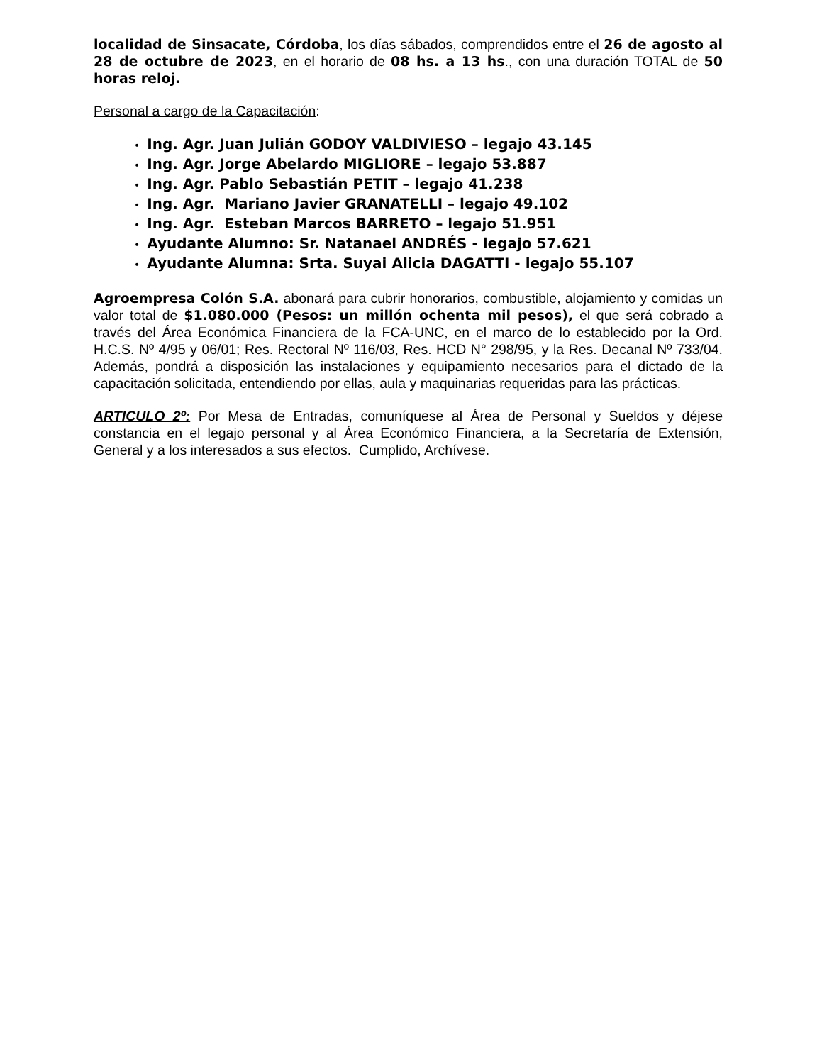localidad de Sinsacate, Córdoba, los días sábados, comprendidos entre el 26 de agosto al 28 de octubre de 2023, en el horario de 08 hs. a 13 hs., con una duración TOTAL de 50 horas reloj.
Personal a cargo de la Capacitación:
• Ing. Agr. Juan Julián GODOY VALDIVIESO – legajo 43.145
• Ing. Agr. Jorge Abelardo MIGLIORE – legajo 53.887
• Ing. Agr. Pablo Sebastián PETIT – legajo 41.238
• Ing. Agr. Mariano Javier GRANATELLI – legajo 49.102
• Ing. Agr. Esteban Marcos BARRETO – legajo 51.951
• Ayudante Alumno: Sr. Natanael ANDRÉS - legajo 57.621
• Ayudante Alumna: Srta. Suyai Alicia DAGATTI - legajo 55.107
Agroempresa Colón S.A. abonará para cubrir honorarios, combustible, alojamiento y comidas un valor total de $1.080.000 (Pesos: un millón ochenta mil pesos), el que será cobrado a través del Área Económica Financiera de la FCA-UNC, en el marco de lo establecido por la Ord. H.C.S. Nº 4/95 y 06/01; Res. Rectoral Nº 116/03, Res. HCD N° 298/95, y la Res. Decanal Nº 733/04. Además, pondrá a disposición las instalaciones y equipamiento necesarios para el dictado de la capacitación solicitada, entendiendo por ellas, aula y maquinarias requeridas para las prácticas.
ARTICULO 2º: Por Mesa de Entradas, comuníquese al Área de Personal y Sueldos y déjese constancia en el legajo personal y al Área Económico Financiera, a la Secretaría de Extensión, General y a los interesados a sus efectos. Cumplido, Archívese.